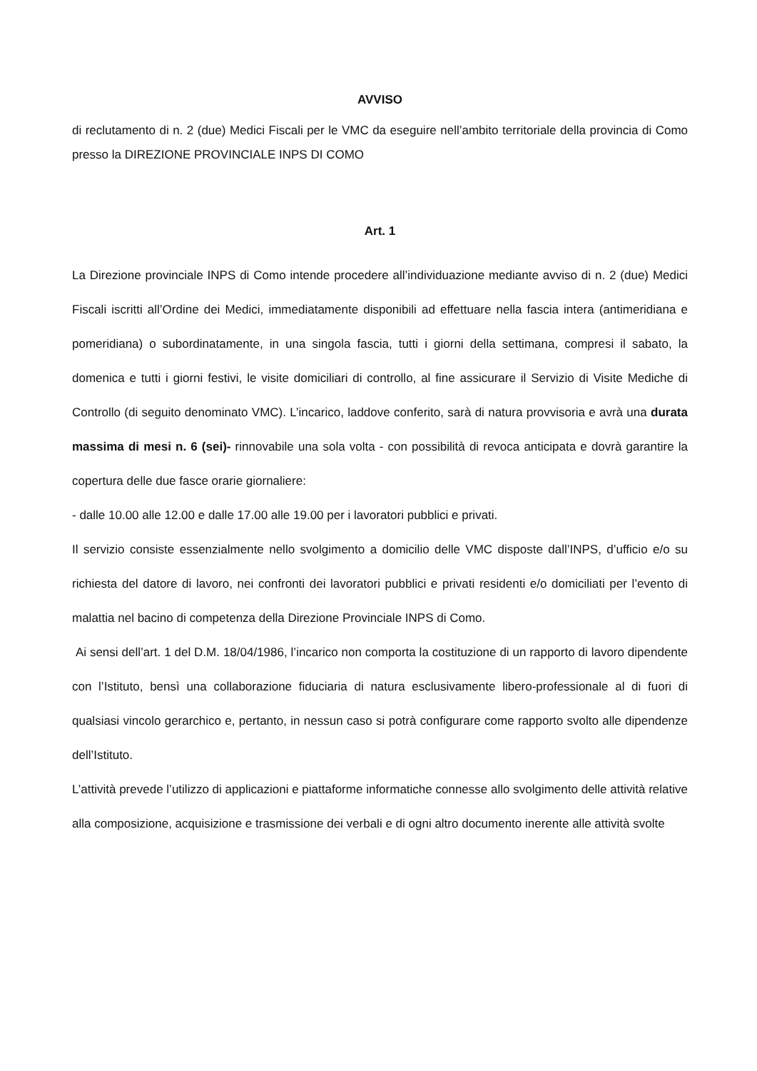AVVISO
di reclutamento di n. 2 (due) Medici Fiscali per le VMC da eseguire nell’ambito territoriale della provincia di Como presso la DIREZIONE PROVINCIALE INPS DI COMO
Art. 1
La Direzione provinciale INPS di Como intende procedere all’individuazione mediante avviso di n. 2 (due) Medici Fiscali iscritti all’Ordine dei Medici, immediatamente disponibili ad effettuare nella fascia intera (antimeridiana e pomeridiana) o subordinatamente, in una singola fascia, tutti i giorni della settimana, compresi il sabato, la domenica e tutti i giorni festivi, le visite domiciliari di controllo, al fine assicurare il Servizio di Visite Mediche di Controllo (di seguito denominato VMC). L’incarico, laddove conferito, sarà di natura provvisoria e avrà una durata massima di mesi n. 6 (sei)- rinnovabile una sola volta - con possibilità di revoca anticipata e dovrà garantire la copertura delle due fasce orarie giornaliere:
- dalle 10.00 alle 12.00 e dalle 17.00 alle 19.00 per i lavoratori pubblici e privati.
Il servizio consiste essenzialmente nello svolgimento a domicilio delle VMC disposte dall’INPS, d’ufficio e/o su richiesta del datore di lavoro, nei confronti dei lavoratori pubblici e privati residenti e/o domiciliati per l’evento di malattia nel bacino di competenza della Direzione Provinciale INPS di Como.
Ai sensi dell’art. 1 del D.M. 18/04/1986, l’incarico non comporta la costituzione di un rapporto di lavoro dipendente con l’Istituto, bensì una collaborazione fiduciaria di natura esclusivamente libero-professionale al di fuori di qualsiasi vincolo gerarchico e, pertanto, in nessun caso si potrà configurare come rapporto svolto alle dipendenze dell’Istituto.
L’attività prevede l’utilizzo di applicazioni e piattaforme informatiche connesse allo svolgimento delle attività relative alla composizione, acquisizione e trasmissione dei verbali e di ogni altro documento inerente alle attività svolte